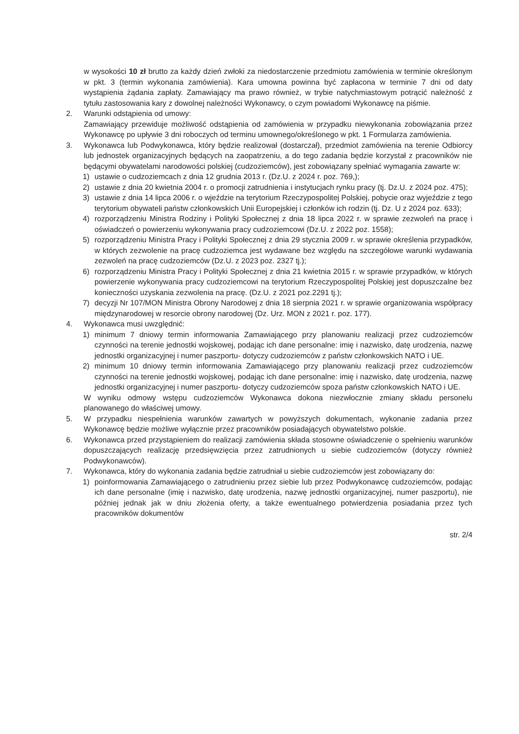w wysokości 10 zł brutto za każdy dzień zwłoki za niedostarczenie przedmiotu zamówienia w terminie określonym w pkt. 3 (termin wykonania zamówienia). Kara umowna powinna być zapłacona w terminie 7 dni od daty wystąpienia żądania zapłaty. Zamawiający ma prawo również, w trybie natychmiastowym potrącić należność z tytułu zastosowania kary z dowolnej należności Wykonawcy, o czym powiadomi Wykonawcę na piśmie.
2. Warunki odstąpienia od umowy:
Zamawiający przewiduje możliwość odstąpienia od zamówienia w przypadku niewykonania zobowiązania przez Wykonawcę po upływie 3 dni roboczych od terminu umownego/określonego w pkt. 1 Formularza zamówienia.
3. Wykonawca lub Podwykonawca, który będzie realizował (dostarczał), przedmiot zamówienia na terenie Odbiorcy lub jednostek organizacyjnych będących na zaopatrzeniu, a do tego zadania będzie korzystał z pracowników nie będącymi obywatelami narodowości polskiej (cudzoziemców), jest zobowiązany spełniać wymagania zawarte w:
1) ustawie o cudzoziemcach z dnia 12 grudnia 2013 r. (Dz.U. z 2024 r. poz. 769,);
2) ustawie z dnia 20 kwietnia 2004 r. o promocji zatrudnienia i instytucjach rynku pracy (tj. Dz.U. z 2024 poz. 475);
3) ustawie z dnia 14 lipca 2006 r. o wjeździe na terytorium Rzeczypospolitej Polskiej, pobycie oraz wyjeździe z tego terytorium obywateli państw członkowskich Unii Europejskiej i członków ich rodzin (tj. Dz. U z 2024 poz. 633);
4) rozporządzeniu Ministra Rodziny i Polityki Społecznej z dnia 18 lipca 2022 r. w sprawie zezwoleń na pracę i oświadczeń o powierzeniu wykonywania pracy cudzoziemcowi (Dz.U. z 2022 poz. 1558);
5) rozporządzeniu Ministra Pracy i Polityki Społecznej z dnia 29 stycznia 2009 r. w sprawie określenia przypadków, w których zezwolenie na pracę cudzoziemca jest wydawane bez względu na szczegółowe warunki wydawania zezwoleń na pracę cudzoziemców (Dz.U. z 2023 poz. 2327 tj.);
6) rozporządzeniu Ministra Pracy i Polityki Społecznej z dnia 21 kwietnia 2015 r. w sprawie przypadków, w których powierzenie wykonywania pracy cudzoziemcowi na terytorium Rzeczypospolitej Polskiej jest dopuszczalne bez konieczności uzyskania zezwolenia na pracę. (Dz.U. z 2021 poz.2291 tj.);
7) decyzji Nr 107/MON Ministra Obrony Narodowej z dnia 18 sierpnia 2021 r. w sprawie organizowania współpracy międzynarodowej w resorcie obrony narodowej (Dz. Urz. MON z 2021 r. poz. 177).
4. Wykonawca musi uwzględnić:
1) minimum 7 dniowy termin informowania Zamawiającego przy planowaniu realizacji przez cudzoziemców czynności na terenie jednostki wojskowej, podając ich dane personalne: imię i nazwisko, datę urodzenia, nazwę jednostki organizacyjnej i numer paszportu- dotyczy cudzoziemców z państw członkowskich NATO i UE.
2) minimum 10 dniowy termin informowania Zamawiającego przy planowaniu realizacji przez cudzoziemców czynności na terenie jednostki wojskowej, podając ich dane personalne: imię i nazwisko, datę urodzenia, nazwę jednostki organizacyjnej i numer paszportu- dotyczy cudzoziemców spoza państw członkowskich NATO i UE.
W wyniku odmowy wstępu cudzoziemców Wykonawca dokona niezwłocznie zmiany składu personelu planowanego do właściwej umowy.
5. W przypadku niespełnienia warunków zawartych w powyższych dokumentach, wykonanie zadania przez Wykonawcę będzie możliwe wyłącznie przez pracowników posiadających obywatelstwo polskie.
6. Wykonawca przed przystąpieniem do realizacji zamówienia składa stosowne oświadczenie o spełnieniu warunków dopuszczających realizację przedsięwzięcia przez zatrudnionych u siebie cudzoziemców (dotyczy również Podwykonawców).
7. Wykonawca, który do wykonania zadania będzie zatrudniał u siebie cudzoziemców jest zobowiązany do:
1) poinformowania Zamawiającego o zatrudnieniu przez siebie lub przez Podwykonawcę cudzoziemców, podając ich dane personalne (imię i nazwisko, datę urodzenia, nazwę jednostki organizacyjnej, numer paszportu), nie później jednak jak w dniu złożenia oferty, a także ewentualnego potwierdzenia posiadania przez tych pracowników dokumentów
str. 2/4